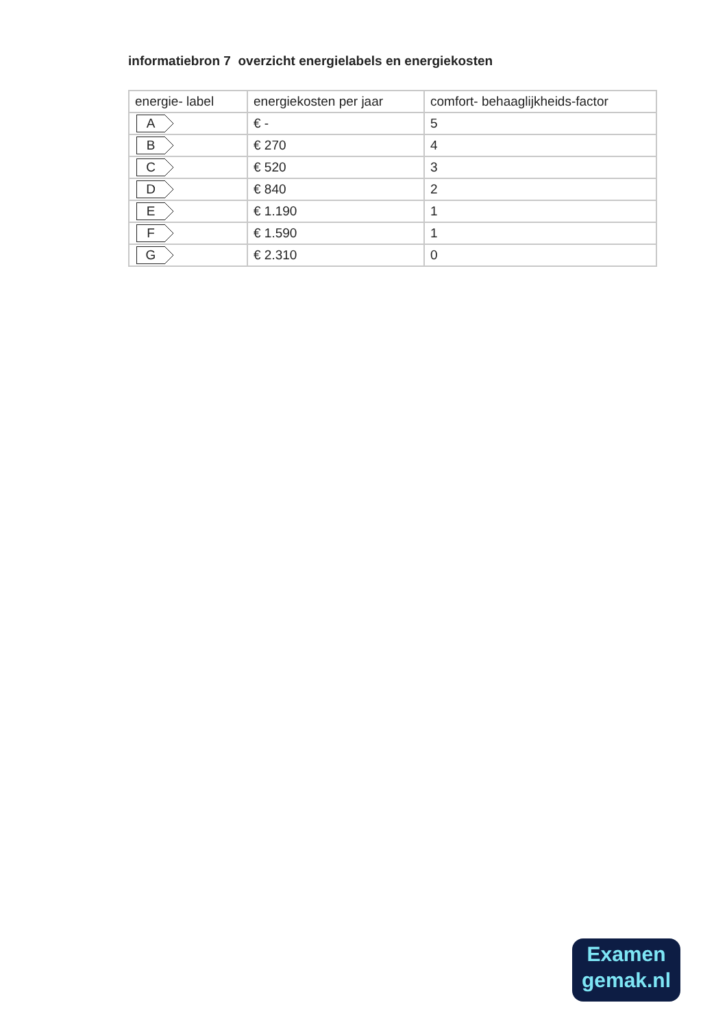informatiebron 7 overzicht energielabels en energiekosten
| energie- label | energiekosten per jaar | comfort- behaaglijkheids-factor |
| --- | --- | --- |
| A | € - | 5 |
| B | € 270 | 4 |
| C | € 520 | 3 |
| D | € 840 | 2 |
| E | € 1.190 | 1 |
| F | € 1.590 | 1 |
| G | € 2.310 | 0 |
Examen
gemak.nl